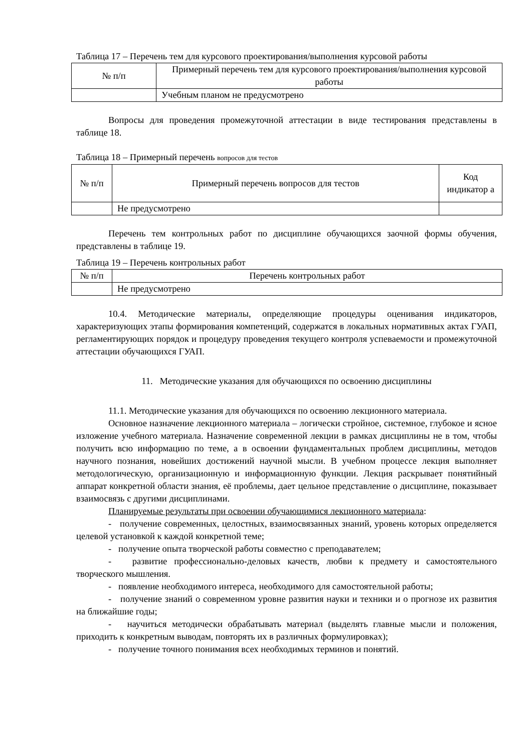Таблица 17 – Перечень тем для курсового проектирования/выполнения курсовой работы
| № п/п | Примерный перечень тем для курсового проектирования/выполнения курсовой работы |
| --- | --- |
| | Учебным планом не предусмотрено |
Вопросы для проведения промежуточной аттестации в виде тестирования представлены в таблице 18.
Таблица 18 – Примерный перечень вопросов для тестов
| № п/п | Примерный перечень вопросов для тестов | Код индикатор а |
| --- | --- | --- |
| | Не предусмотрено | |
Перечень тем контрольных работ по дисциплине обучающихся заочной формы обучения, представлены в таблице 19.
Таблица 19 – Перечень контрольных работ
| № п/п | Перечень контрольных работ |
| --- | --- |
| | Не предусмотрено |
10.4. Методические материалы, определяющие процедуры оценивания индикаторов, характеризующих этапы формирования компетенций, содержатся в локальных нормативных актах ГУАП, регламентирующих порядок и процедуру проведения текущего контроля успеваемости и промежуточной аттестации обучающихся ГУАП.
11. Методические указания для обучающихся по освоению дисциплины
11.1. Методические указания для обучающихся по освоению лекционного материала.
Основное назначение лекционного материала – логически стройное, системное, глубокое и ясное изложение учебного материала. Назначение современной лекции в рамках дисциплины не в том, чтобы получить всю информацию по теме, а в освоении фундаментальных проблем дисциплины, методов научного познания, новейших достижений научной мысли. В учебном процессе лекция выполняет методологическую, организационную и информационную функции. Лекция раскрывает понятийный аппарат конкретной области знания, её проблемы, дает цельное представление о дисциплине, показывает взаимосвязь с другими дисциплинами.
Планируемые результаты при освоении обучающимися лекционного материала:
- получение современных, целостных, взаимосвязанных знаний, уровень которых определяется целевой установкой к каждой конкретной теме;
- получение опыта творческой работы совместно с преподавателем;
- развитие профессионально-деловых качеств, любви к предмету и самостоятельного творческого мышления.
- появление необходимого интереса, необходимого для самостоятельной работы;
- получение знаний о современном уровне развития науки и техники и о прогнозе их развития на ближайшие годы;
- научиться методически обрабатывать материал (выделять главные мысли и положения, приходить к конкретным выводам, повторять их в различных формулировках);
- получение точного понимания всех необходимых терминов и понятий.